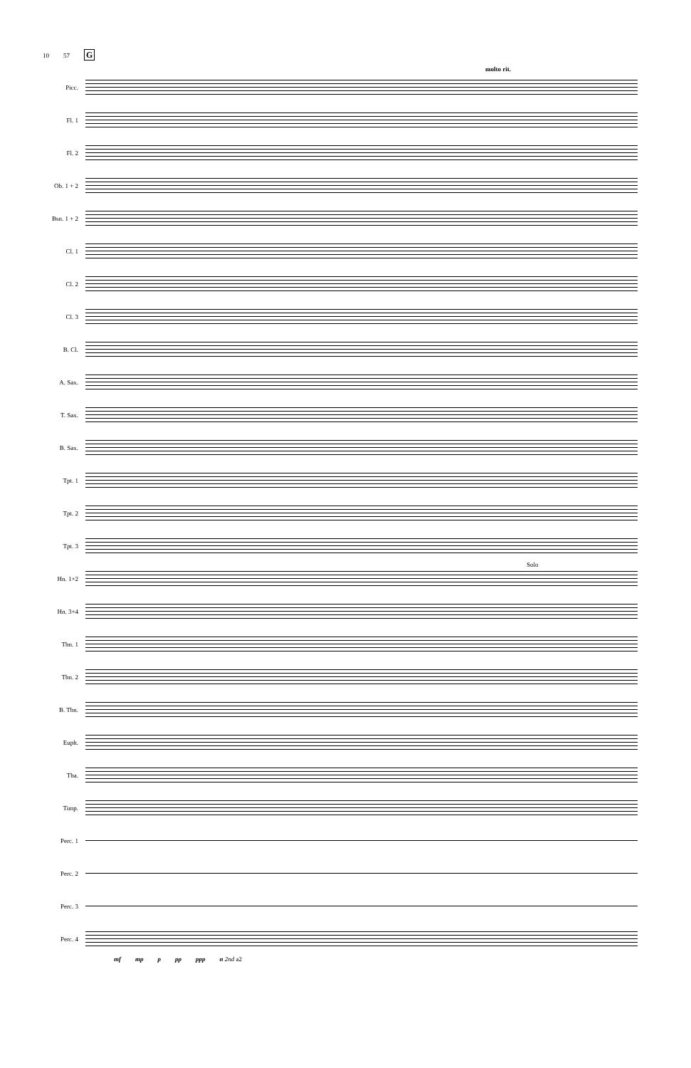10 57 G
molto rit.
Picc.
Fl. 1
Fl. 2
Ob. 1 + 2
Bsn. 1 + 2
Cl. 1
Cl. 2
Cl. 3
B. Cl.
A. Sax.
T. Sax.
B. Sax.
Tpt. 1
Tpt. 2
Tpt. 3
Hn. 1+2
Solo
Hn. 3+4
Tbn. 1
Tbn. 2
B. Tbn.
Euph.
Tba.
Timp.
Perc. 1
Perc. 2
Perc. 3
Perc. 4
mf mp p pp ppp n 2nd a2